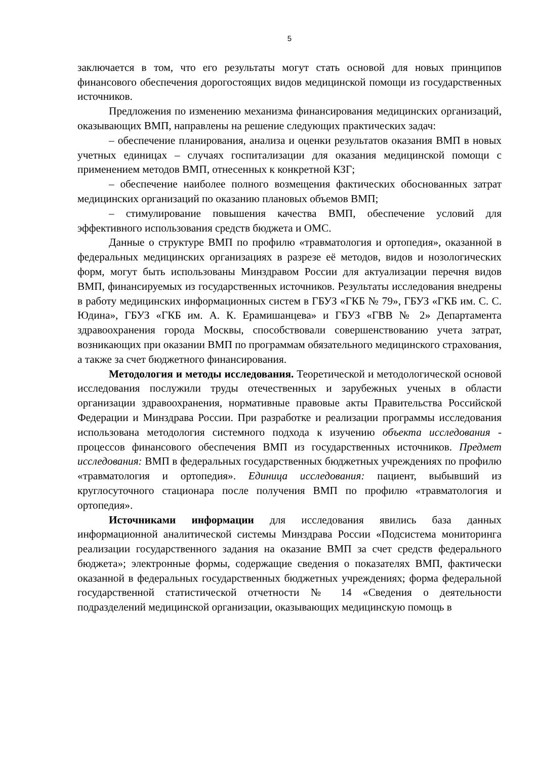5
заключается в том, что его результаты могут стать основой для новых принципов финансового обеспечения дорогостоящих видов медицинской помощи из государственных источников.
Предложения по изменению механизма финансирования медицинских организаций, оказывающих ВМП, направлены на решение следующих практических задач:
– обеспечение планирования, анализа и оценки результатов оказания ВМП в новых учетных единицах – случаях госпитализации для оказания медицинской помощи с применением методов ВМП, отнесенных к конкретной КЗГ;
– обеспечение наиболее полного возмещения фактических обоснованных затрат медицинских организаций по оказанию плановых объемов ВМП;
– стимулирование повышения качества ВМП, обеспечение условий для эффективного использования средств бюджета и ОМС.
Данные о структуре ВМП по профилю «травматология и ортопедия», оказанной в федеральных медицинских организациях в разрезе её методов, видов и нозологических форм, могут быть использованы Минздравом России для актуализации перечня видов ВМП, финансируемых из государственных источников. Результаты исследования внедрены в работу медицинских информационных систем в ГБУЗ «ГКБ № 79», ГБУЗ «ГКБ им. С. С. Юдина», ГБУЗ «ГКБ им. А. К. Ерамишанцева» и ГБУЗ «ГВВ № 2» Департамента здравоохранения города Москвы, способствовали совершенствованию учета затрат, возникающих при оказании ВМП по программам обязательного медицинского страхования, а также за счет бюджетного финансирования.
Методология и методы исследования. Теоретической и методологической основой исследования послужили труды отечественных и зарубежных ученых в области организации здравоохранения, нормативные правовые акты Правительства Российской Федерации и Минздрава России. При разработке и реализации программы исследования использована методология системного подхода к изучению объекта исследования - процессов финансового обеспечения ВМП из государственных источников. Предмет исследования: ВМП в федеральных государственных бюджетных учреждениях по профилю «травматология и ортопедия». Единица исследования: пациент, выбывший из круглосуточного стационара после получения ВМП по профилю «травматология и ортопедия».
Источниками информации для исследования явились база данных информационной аналитической системы Минздрава России «Подсистема мониторинга реализации государственного задания на оказание ВМП за счет средств федерального бюджета»; электронные формы, содержащие сведения о показателях ВМП, фактически оказанной в федеральных государственных бюджетных учреждениях; форма федеральной государственной статистической отчетности № 14 «Сведения о деятельности подразделений медицинской организации, оказывающих медицинскую помощь в